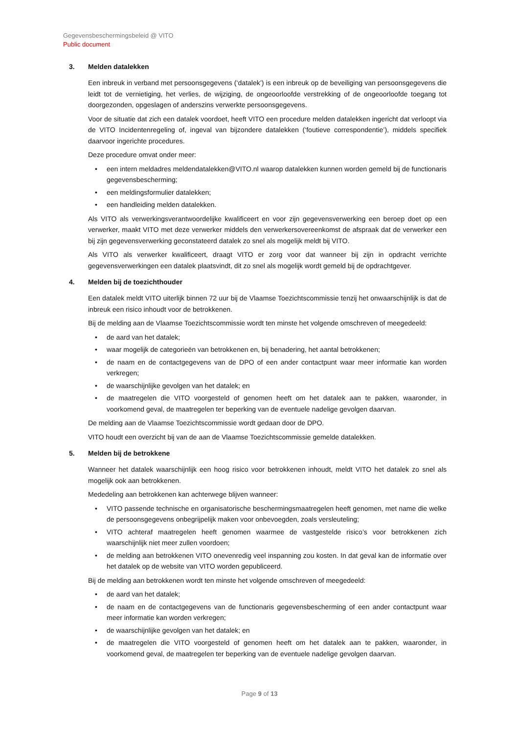Gegevensbeschermingsbeleid @ VITO
Public document
3. Melden datalekken
Een inbreuk in verband met persoonsgegevens (‘datalek’) is een inbreuk op de beveiliging van persoonsgegevens die leidt tot de vernietiging, het verlies, de wijziging, de ongeoorloofde verstrekking of de ongeoorloofde toegang tot doorgezonden, opgeslagen of anderszins verwerkte persoonsgegevens.
Voor de situatie dat zich een datalek voordoet, heeft VITO een procedure melden datalekken ingericht dat verloopt via de VITO Incidentenregeling of, ingeval van bijzondere datalekken (‘foutieve correspondentie’), middels specifiek daarvoor ingerichte procedures.
Deze procedure omvat onder meer:
• een intern meldadres meldendatalekken@VITO.nl waarop datalekken kunnen worden gemeld bij de functionaris gegevensbescherming;
• een meldingsformulier datalekken;
• een handleiding melden datalekken.
Als VITO als verwerkingsverantwoordelijke kwalificeert en voor zijn gegevensverwerking een beroep doet op een verwerker, maakt VITO met deze verwerker middels den verwerkersovereenkomst de afspraak dat de verwerker een bij zijn gegevensverwerking geconstateerd datalek zo snel als mogelijk meldt bij VITO.
Als VITO als verwerker kwalificeert, draagt VITO er zorg voor dat wanneer bij zijn in opdracht verrichte gegevensverwerkingen een datalek plaatsvindt, dit zo snel als mogelijk wordt gemeld bij de opdrachtgever.
4. Melden bij de toezichthouder
Een datalek meldt VITO uiterlijk binnen 72 uur bij de Vlaamse Toezichtscommissie tenzij het onwaarschijnlijk is dat de inbreuk een risico inhoudt voor de betrokkenen.
Bij de melding aan de Vlaamse Toezichtscommissie wordt ten minste het volgende omschreven of meegedeeld:
• de aard van het datalek;
• waar mogelijk de categorieën van betrokkenen en, bij benadering, het aantal betrokkenen;
• de naam en de contactgegevens van de DPO of een ander contactpunt waar meer informatie kan worden verkregen;
• de waarschijnlijke gevolgen van het datalek; en
• de maatregelen die VITO voorgesteld of genomen heeft om het datalek aan te pakken, waaronder, in voorkomend geval, de maatregelen ter beperking van de eventuele nadelige gevolgen daarvan.
De melding aan de Vlaamse Toezichtscommissie wordt gedaan door de DPO.
VITO houdt een overzicht bij van de aan de Vlaamse Toezichtscommissie gemelde datalekken.
5. Melden bij de betrokkene
Wanneer het datalek waarschijnlijk een hoog risico voor betrokkenen inhoudt, meldt VITO het datalek zo snel als mogelijk ook aan betrokkenen.
Mededeling aan betrokkenen kan achterwege blijven wanneer:
• VITO passende technische en organisatorische beschermingsmaatregelen heeft genomen, met name die welke de persoonsgegevens onbegrijpelijk maken voor onbevoegden, zoals versleuteling;
• VITO achteraf maatregelen heeft genomen waarmee de vastgestelde risico’s voor betrokkenen zich waarschijnlijk niet meer zullen voordoen;
• de melding aan betrokkenen VITO onevenredig veel inspanning zou kosten. In dat geval kan de informatie over het datalek op de website van VITO worden gepubliceerd.
Bij de melding aan betrokkenen wordt ten minste het volgende omschreven of meegedeeld:
• de aard van het datalek;
• de naam en de contactgegevens van de functionaris gegevensbescherming of een ander contactpunt waar meer informatie kan worden verkregen;
• de waarschijnlijke gevolgen van het datalek; en
• de maatregelen die VITO voorgesteld of genomen heeft om het datalek aan te pakken, waaronder, in voorkomend geval, de maatregelen ter beperking van de eventuele nadelige gevolgen daarvan.
Page 9 of 13